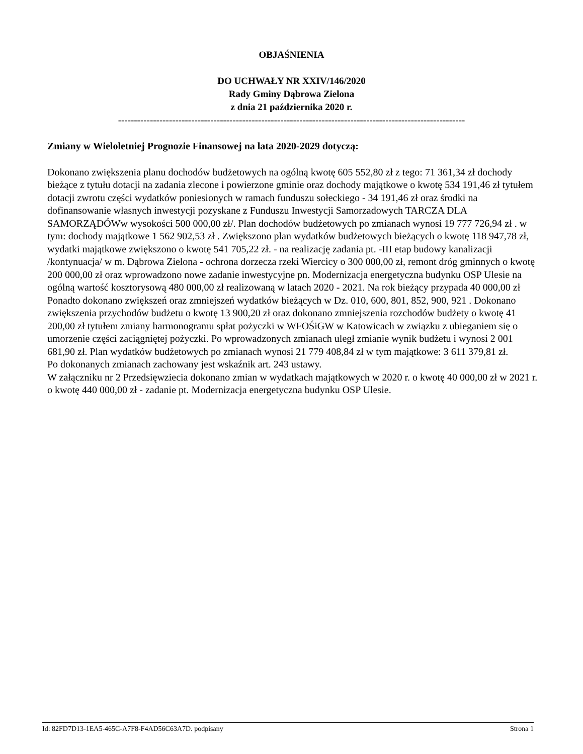OBJAŚNIENIA
DO UCHWAŁY NR XXIV/146/2020
Rady Gminy Dąbrowa Zielona
z dnia 21 października 2020 r.
-------------------------------------------------------------------------------------------------------------
Zmiany w Wieloletniej Prognozie Finansowej na lata 2020-2029 dotyczą:
Dokonano zwiększenia planu dochodów budżetowych na ogólną kwotę 605 552,80 zł z tego: 71 361,34 zł dochody bieżące z tytułu dotacji na zadania zlecone i powierzone gminie oraz dochody majątkowe o kwotę 534 191,46 zł tytułem dotacji zwrotu części wydatków poniesionych w ramach funduszu sołeckiego - 34 191,46 zł oraz środki na dofinansowanie własnych inwestycji pozyskane z Funduszu Inwestycji Samorzadowych TARCZA DLA SAMORZĄDÓWw wysokości 500 000,00 zł/. Plan dochodów budżetowych po zmianach wynosi 19 777 726,94 zł . w tym: dochody majątkowe 1 562 902,53 zł . Zwiększono plan wydatków budżetowych bieżących o kwotę 118 947,78 zł, wydatki majątkowe zwiększono o kwotę 541 705,22 zł. - na realizację zadania pt. -III etap budowy kanalizacji /kontynuacja/ w m. Dąbrowa Zielona - ochrona dorzecza rzeki Wiercicy o 300 000,00 zł, remont dróg gminnych o kwotę 200 000,00 zł oraz wprowadzono nowe zadanie inwestycyjne pn. Modernizacja energetyczna budynku OSP Ulesie na ogólną wartość kosztorysową 480 000,00 zł realizowaną w latach 2020 - 2021. Na rok bieżący przypada 40 000,00 zł Ponadto dokonano zwiększeń oraz zmniejszeń wydatków bieżących w Dz. 010, 600, 801, 852, 900, 921 . Dokonano zwiększenia przychodów budżetu o kwotę 13 900,20 zł oraz dokonano zmniejszenia rozchodów budżety o kwotę 41 200,00 zł tytułem zmiany harmonogramu spłat pożyczki w WFOŚiGW w Katowicach w związku z ubieganiem się o umorzenie części zaciągniętej pożyczki. Po wprowadzonych zmianach uległ zmianie wynik budżetu i wynosi 2 001 681,90 zł. Plan wydatków budżetowych po zmianach wynosi 21 779 408,84 zł w tym majątkowe: 3 611 379,81 zł.
Po dokonanych zmianach zachowany jest wskaźnik art. 243 ustawy.
W załączniku nr 2 Przedsięwziecia dokonano zmian w wydatkach majątkowych w 2020 r. o kwotę 40 000,00 zł w 2021 r. o kwotę 440 000,00 zł - zadanie pt. Modernizacja energetyczna budynku OSP Ulesie.
Id: 82FD7D13-1EA5-465C-A7F8-F4AD56C63A7D. podpisany Strona 1